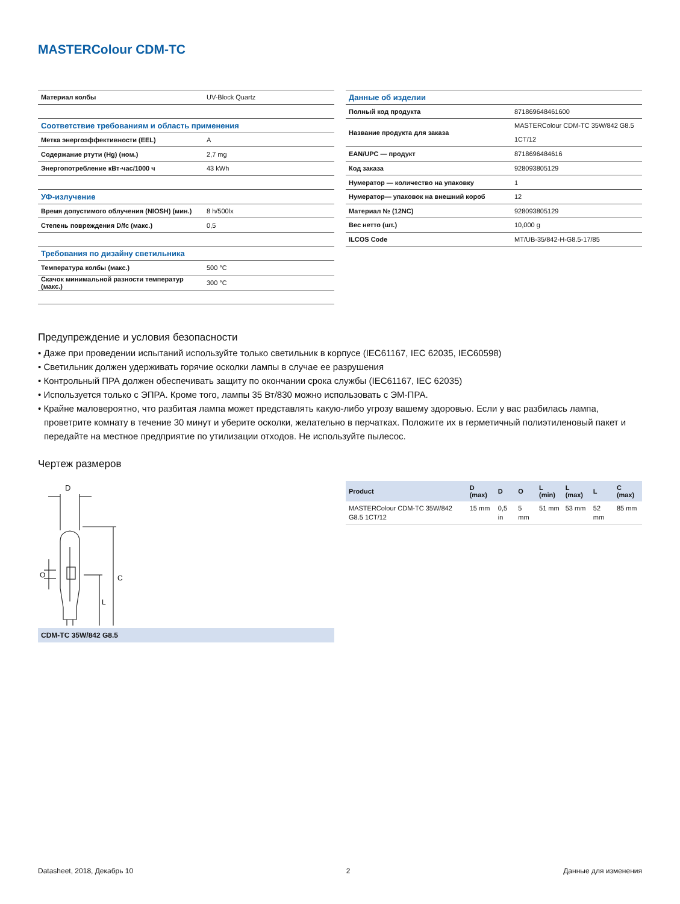MASTERColour CDM-TC
| Материал колбы | UV-Block Quartz |
| Соответствие требованиям и область применения | |
| Метка энергоэффективности (EEL) | A |
| Содержание ртути (Hg) (ном.) | 2,7 mg |
| Энергопотребление кВт-час/1000 ч | 43 kWh |
| УФ-излучение | |
| Время допустимого облучения (NIOSH) (мин.) | 8 h/500lx |
| Степень повреждения D/fc (макс.) | 0,5 |
| Требования по дизайну светильника | |
| Температура колбы (макс.) | 500 °C |
| Скачок минимальной разности температур (макс.) | 300 °C |
| Данные об изделии | |
| Полный код продукта | 871869648461600 |
| Название продукта для заказа | MASTERColour CDM-TC 35W/842 G8.5 1CT/12 |
| EAN/UPC — продукт | 8718696484616 |
| Код заказа | 928093805129 |
| Нумератор — количество на упаковку | 1 |
| Нумератор— упаковок на внешний короб | 12 |
| Материал № (12NC) | 928093805129 |
| Вес нетто (шт.) | 10,000 g |
| ILCOS Code | MT/UB-35/842-H-G8.5-17/85 |
Предупреждение и условия безопасности
• Даже при проведении испытаний используйте только светильник в корпусе (IEC61167, IEC 62035, IEC60598)
• Светильник должен удерживать горячие осколки лампы в случае ее разрушения
• Контрольный ПРА должен обеспечивать защиту по окончании срока службы (IEC61167, IEC 62035)
• Используется только с ЭПРА. Кроме того, лампы 35 Вт/830 можно использовать с ЭМ-ПРА.
• Крайне маловероятно, что разбитая лампа может представлять какую-либо угрозу вашему здоровью. Если у вас разбилась лампа, проветрите комнату в течение 30 минут и уберите осколки, желательно в перчатках. Положите их в герметичный полиэтиленовый пакет и передайте на местное предприятие по утилизации отходов. Не используйте пылесос.
Чертеж размеров
D
O
C
L
CDM-TC 35W/842 G8.5
| Product | D (max) | D | O | L (min) | L (max) | L | C (max) |
| --- | --- | --- | --- | --- | --- | --- | --- |
| MASTERColour CDM-TC 35W/842 G8.5 1CT/12 | 15 mm | 0,5 in | 5 mm | 51 mm | 53 mm | 52 mm | 85 mm |
Datasheet, 2018, Декабрь 10 2 Данные для изменения